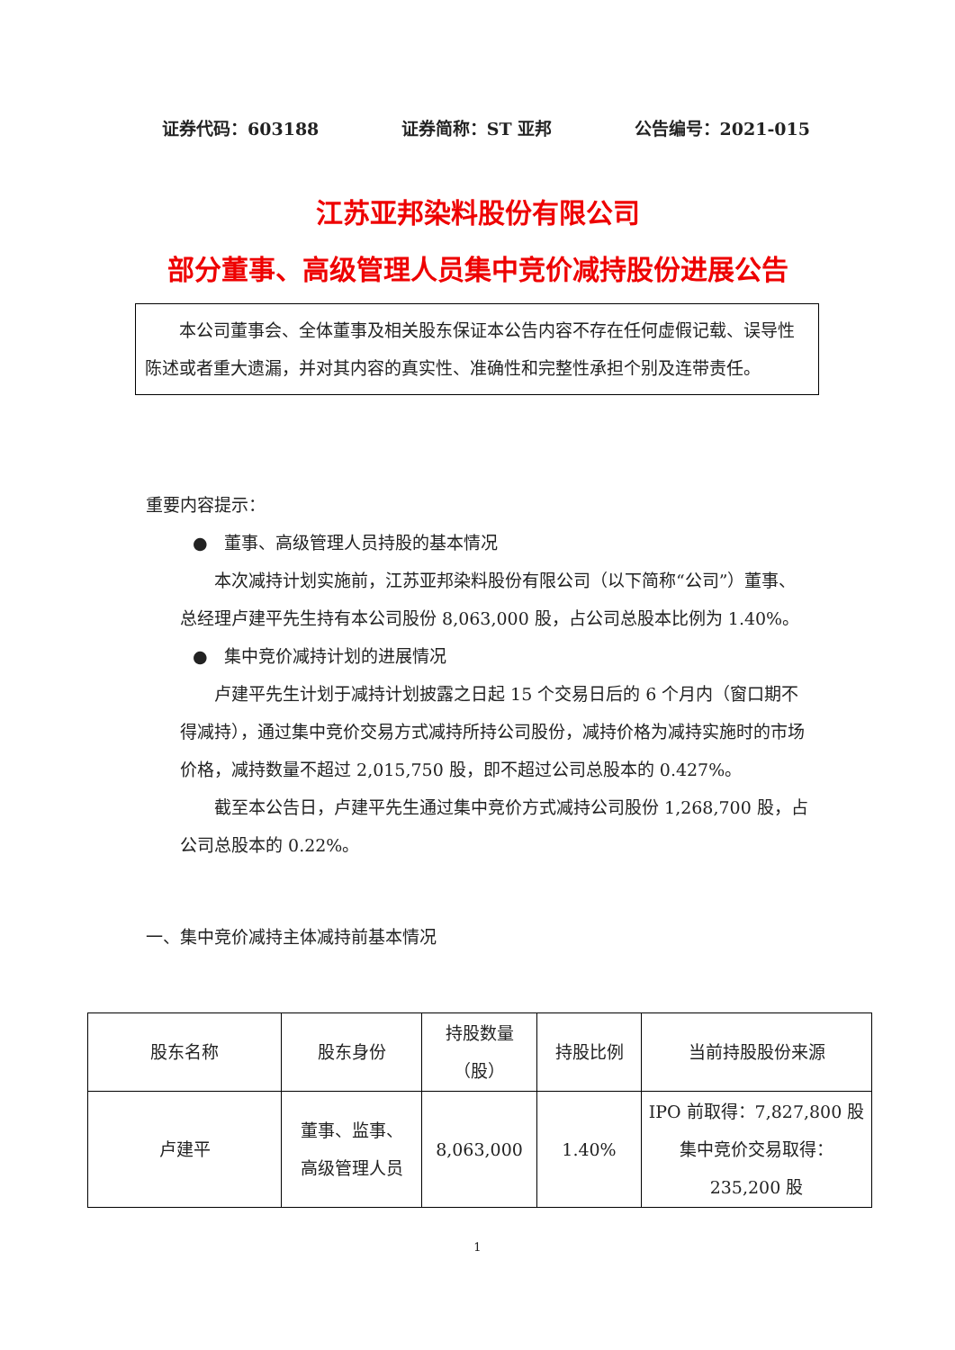证券代码：603188 证券简称：ST 亚邦 公告编号：2021-015
江苏亚邦染料股份有限公司
部分董事、高级管理人员集中竞价减持股份进展公告
本公司董事会、全体董事及相关股东保证本公告内容不存在任何虚假记载、误导性陈述或者重大遗漏，并对其内容的真实性、准确性和完整性承担个别及连带责任。
重要内容提示：
● 董事、高级管理人员持股的基本情况
本次减持计划实施前，江苏亚邦染料股份有限公司（以下简称“公司”）董事、总经理卢建平先生持有本公司股份 8,063,000 股，占公司总股本比例为 1.40%。
● 集中竞价减持计划的进展情况
卢建平先生计划于减持计划披露之日起 15 个交易日后的 6 个月内（窗口期不得减持），通过集中竞价交易方式减持所持公司股份，减持价格为减持实施时的市场价格，减持数量不超过 2,015,750 股，即不超过公司总股本的 0.427%。
截至本公告日，卢建平先生通过集中竞价方式减持公司股份 1,268,700 股，占公司总股本的 0.22%。
一、集中竞价减持主体减持前基本情况
| 股东名称 | 股东身份 | 持股数量 （股） | 持股比例 | 当前持股股份来源 |
| --- | --- | --- | --- | --- |
| 卢建平 | 董事、监事、 高级管理人员 | 8,063,000 | 1.40% | IPO 前取得：7,827,800 股 集中竞价交易取得： 235,200 股 |
1